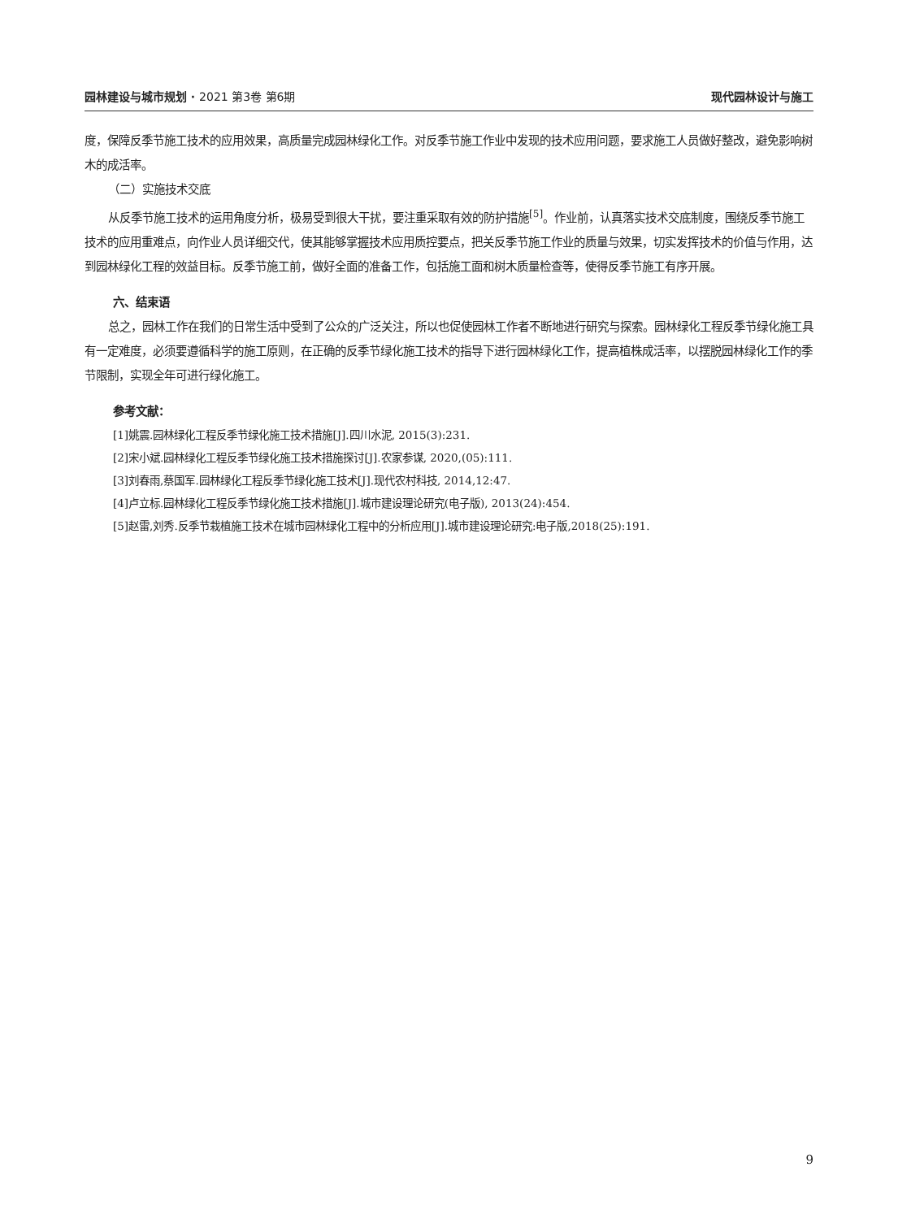园林建设与城市规划 · 2021 第3卷 第6期 现代园林设计与施工
度，保障反季节施工技术的应用效果，高质量完成园林绿化工作。对反季节施工作业中发现的技术应用问题，要求施工人员做好整改，避免影响树木的成活率。
（二）实施技术交底
从反季节施工技术的运用角度分析，极易受到很大干扰，要注重采取有效的防护措施<sup>[5]</sup>。作业前，认真落实技术交底制度，围绕反季节施工技术的应用重难点，向作业人员详细交代，使其能够掌握技术应用质控要点，把关反季节施工作业的质量与效果，切实发挥技术的价值与作用，达到园林绿化工程的效益目标。反季节施工前，做好全面的准备工作，包括施工面和树木质量检查等，使得反季节施工有序开展。
六、结束语
总之，园林工作在我们的日常生活中受到了公众的广泛关注，所以也促使园林工作者不断地进行研究与探索。园林绿化工程反季节绿化施工具有一定难度，必须要遵循科学的施工原则，在正确的反季节绿化施工技术的指导下进行园林绿化工作，提高植株成活率，以摆脱园林绿化工作的季节限制，实现全年可进行绿化施工。
参考文献：
[1]姚震.园林绿化工程反季节绿化施工技术措施[J].四川水泥, 2015(3):231.
[2]宋小斌.园林绿化工程反季节绿化施工技术措施探讨[J].农家参谋, 2020,(05):111.
[3]刘春雨,蔡国军.园林绿化工程反季节绿化施工技术[J].现代农村科技, 2014,12:47.
[4]卢立标.园林绿化工程反季节绿化施工技术措施[J].城市建设理论研究(电子版), 2013(24):454.
[5]赵雷,刘秀.反季节栽植施工技术在城市园林绿化工程中的分析应用[J].城市建设理论研究:电子版,2018(25):191.
9